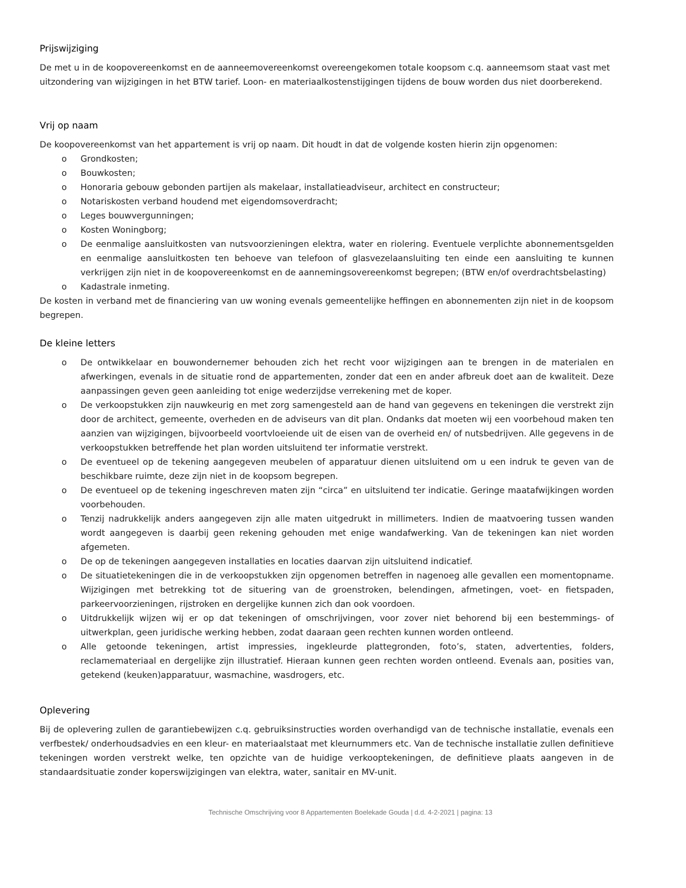Prijswijziging
De met u in de koopovereenkomst en de aanneemovereenkomst overeengekomen totale koopsom c.q. aanneemsom staat vast met uitzondering van wijzigingen in het BTW tarief. Loon- en materiaalkostenstijgingen tijdens de bouw worden dus niet doorberekend.
Vrij op naam
De koopovereenkomst van het appartement is vrij op naam. Dit houdt in dat de volgende kosten hierin zijn opgenomen:
o Grondkosten;
o Bouwkosten;
o Honoraria gebouw gebonden partijen als makelaar, installatieadviseur, architect en constructeur;
o Notariskosten verband houdend met eigendomsoverdracht;
o Leges bouwvergunningen;
o Kosten Woningborg;
o De eenmalige aansluitkosten van nutsvoorzieningen elektra, water en riolering. Eventuele verplichte abonnementsgelden en eenmalige aansluitkosten ten behoeve van telefoon of glasvezelaansluiting ten einde een aansluiting te kunnen verkrijgen zijn niet in de koopovereenkomst en de aannemingsovereenkomst begrepen; (BTW en/of overdrachtsbelasting)
o Kadastrale inmeting.
De kosten in verband met de financiering van uw woning evenals gemeentelijke heffingen en abonnementen zijn niet in de koopsom begrepen.
De kleine letters
o De ontwikkelaar en bouwondernemer behouden zich het recht voor wijzigingen aan te brengen in de materialen en afwerkingen, evenals in de situatie rond de appartementen, zonder dat een en ander afbreuk doet aan de kwaliteit. Deze aanpassingen geven geen aanleiding tot enige wederzijdse verrekening met de koper.
o De verkoopstukken zijn nauwkeurig en met zorg samengesteld aan de hand van gegevens en tekeningen die verstrekt zijn door de architect, gemeente, overheden en de adviseurs van dit plan. Ondanks dat moeten wij een voorbehoud maken ten aanzien van wijzigingen, bijvoorbeeld voortvloeiende uit de eisen van de overheid en/ of nutsbedrijven. Alle gegevens in de verkoopstukken betreffende het plan worden uitsluitend ter informatie verstrekt.
o De eventueel op de tekening aangegeven meubelen of apparatuur dienen uitsluitend om u een indruk te geven van de beschikbare ruimte, deze zijn niet in de koopsom begrepen.
o De eventueel op de tekening ingeschreven maten zijn “circa” en uitsluitend ter indicatie. Geringe maatafwijkingen worden voorbehouden.
o Tenzij nadrukkelijk anders aangegeven zijn alle maten uitgedrukt in millimeters. Indien de maatvoering tussen wanden wordt aangegeven is daarbij geen rekening gehouden met enige wandafwerking. Van de tekeningen kan niet worden afgemeten.
o De op de tekeningen aangegeven installaties en locaties daarvan zijn uitsluitend indicatief.
o De situatietekeningen die in de verkoopstukken zijn opgenomen betreffen in nagenoeg alle gevallen een momentopname. Wijzigingen met betrekking tot de situering van de groenstroken, belendingen, afmetingen, voet- en fietspaden, parkeervoorzieningen, rijstroken en dergelijke kunnen zich dan ook voordoen.
o Uitdrukkelijk wijzen wij er op dat tekeningen of omschrijvingen, voor zover niet behorend bij een bestemmings- of uitwerkplan, geen juridische werking hebben, zodat daaraan geen rechten kunnen worden ontleend.
o Alle getoonde tekeningen, artist impressies, ingekleurde plattegronden, foto’s, staten, advertenties, folders, reclamemateriaal en dergelijke zijn illustratief. Hieraan kunnen geen rechten worden ontleend. Evenals aan, posities van, getekend (keuken)apparatuur, wasmachine, wasdrogers, etc.
Oplevering
Bij de oplevering zullen de garantiebewijzen c.q. gebruiksinstructies worden overhandigd van de technische installatie, evenals een verfbestek/ onderhoudsadvies en een kleur- en materiaalstaat met kleurnummers etc. Van de technische installatie zullen definitieve tekeningen worden verstrekt welke, ten opzichte van de huidige verkooptekeningen, de definitieve plaats aangeven in de standaardsituatie zonder koperswijzigingen van elektra, water, sanitair en MV-unit.
Technische Omschrijving voor 8 Appartementen Boelekade Gouda | d.d. 4-2-2021 | pagina: 13